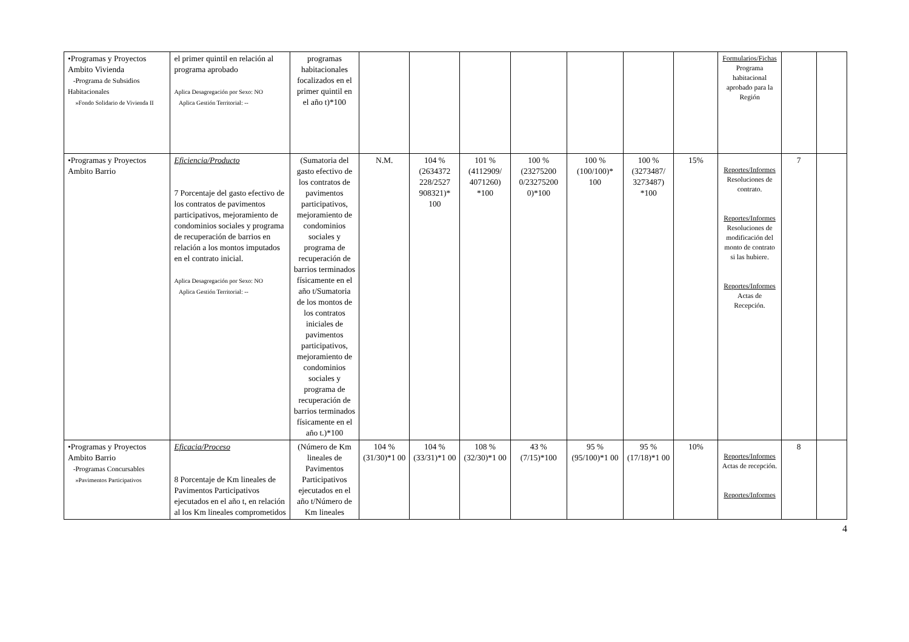| •Programas y Proyectos Ambito Vivienda -Programa de Subsidios Habitacionales »Fondo Solidario de Vivienda II | el primer quintil en relación al programa aprobado Aplica Desagregación por Sexo: NO Aplica Gestión Territorial: -- | programas habitacionales focalizados en el primer quintil en el año t)*100 | | | | | | | | Formularios/Fichas Programa habitacional aprobado para la Región | | |
| •Programas y Proyectos Ambito Barrio | Eficiencia/Producto 7 Porcentaje del gasto efectivo de los contratos de pavimentos participativos, mejoramiento de condominios sociales y programa de recuperación de barrios en relación a los montos imputados en el contrato inicial. Aplica Desagregación por Sexo: NO Aplica Gestión Territorial: -- | (Sumatoria del gasto efectivo de los contratos de pavimentos participativos, mejoramiento de condominios sociales y programa de recuperación de barrios terminados físicamente en el año t/Sumatoria de los montos de los contratos iniciales de pavimentos participativos, mejoramiento de condominios sociales y programa de recuperación de barrios terminados físicamente en el año t.)*100 | N.M. | 104 % (2634372 228/2527 908321)* 100 | 101 % (4112909/ 4071260) *100 | 100 % (23275200 0/23275200 0)*100 | 100 % (100/100)* 100 | 100 % (3273487/ 3273487) *100 | 15% | Reportes/Informes Resoluciones de contrato. Reportes/Informes Resoluciones de modificación del monto de contrato si las hubiere. Reportes/Informes Actas de Recepción. | 7 | |
| •Programas y Proyectos Ambito Barrio -Programas Concursables »Pavimentos Participativos | Eficacia/Proceso 8 Porcentaje de Km lineales de Pavimentos Participativos ejecutados en el año t, en relación al los Km lineales comprometidos | (Número de Km lineales de Pavimentos Participativos ejecutados en el año t/Número de Km lineales | 104 % (31/30)*1 00 | 104 % (33/31)*1 00 | 108 % (32/30)*1 00 | 43 % (7/15)*100 | 95 % (95/100)*1 00 | 95 % (17/18)*1 00 | 10% | Reportes/Informes Actas de recepción. Reportes/Informes | 8 | |
4